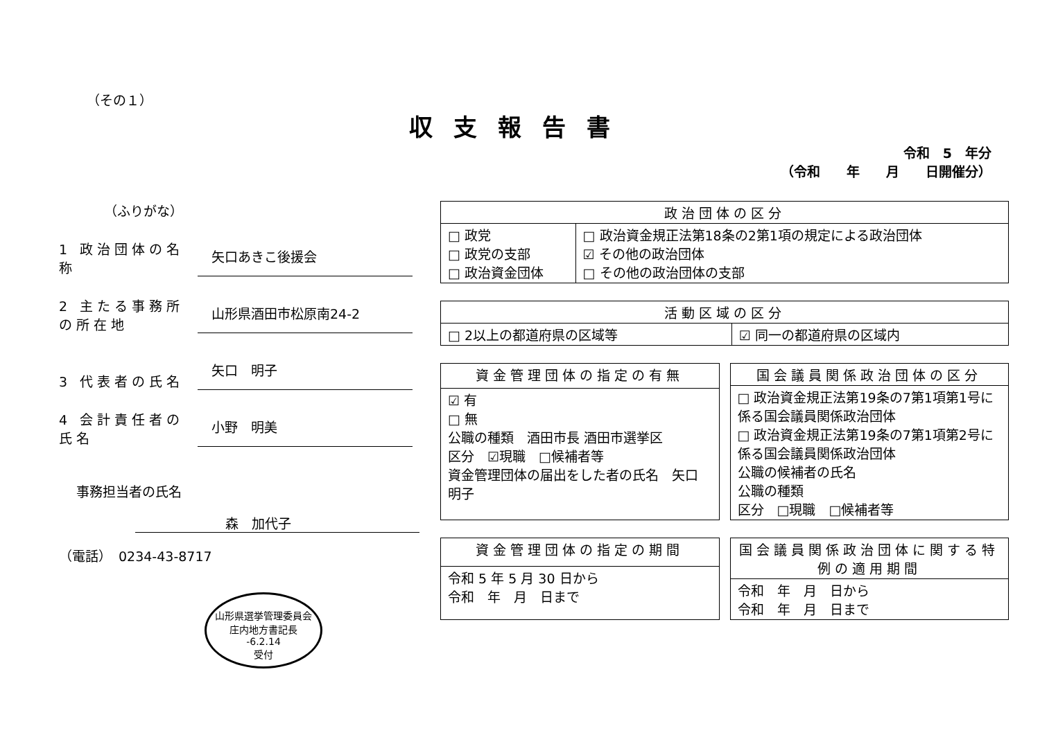（その１）
収支報告書
令和　5　年分
（令和　　年　　月　　日開催分）
（ふりがな）
1 政治団体の名称
矢口あきこ後援会
2 主たる事務所の所在地
山形県酒田市松原南24-2
3 代表者の氏名
矢口　明子
4 会計責任者の氏名
小野　明美
事務担当者の氏名
森　加代子
（電話）　0234-43-8717
山形県選挙管理委員会
庄内地方書記長
-6.2.14
受付
| 政治団体の区分 | |
| --- | --- |
| □ 政党 □ 政党の支部 □ 政治資金団体 | □ 政治資金規正法第18条の2第1項の規定による政治団体 ☑ その他の政治団体 □ その他の政治団体の支部 |
| 活動区域の区分 | |
| --- | --- |
| □ 2以上の都道府県の区域等 | ☑ 同一の都道府県の区域内 |
| 資金管理団体の指定の有無 |
| --- |
| ☑ 有 □ 無 公職の種類 酒田市長 酒田市選挙区 区分 ☑現職 □候補者等 資金管理団体の届出をした者の氏名 矢口 明子 |
| 国会議員関係政治団体の区分 |
| --- |
| □ 政治資金規正法第19条の7第1項第1号に係る国会議員関係政治団体 □ 政治資金規正法第19条の7第1項第2号に係る国会議員関係政治団体 公職の候補者の氏名 公職の種類 区分 □現職 □候補者等 |
| 資金管理団体の指定の期間 |
| --- |
| 令和 5 年 5 月 30 日から 令和 年 月 日まで |
| 国会議員関係政治団体に関する特例の適用期間 |
| --- |
| 令和 年 月 日から 令和 年 月 日まで |